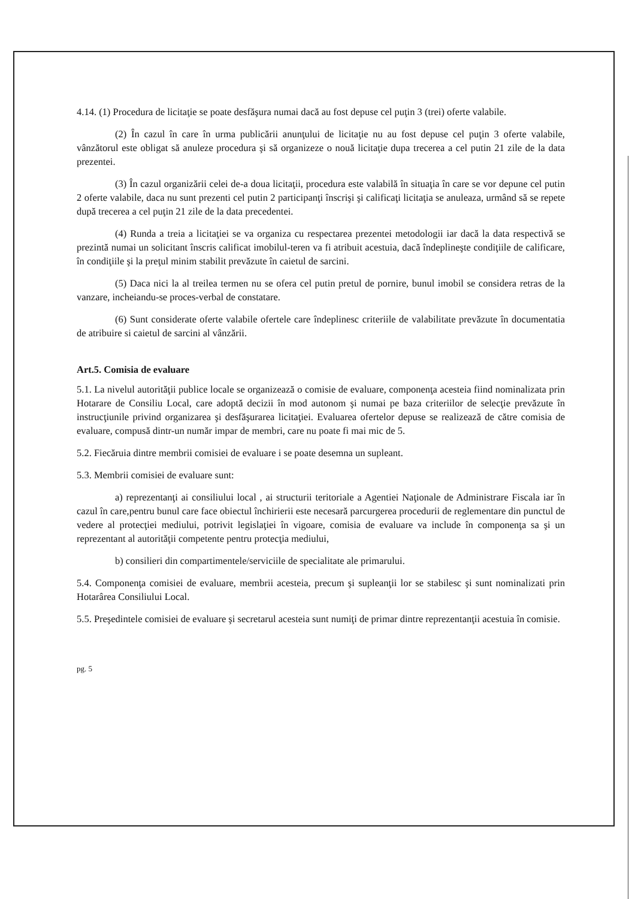4.14. (1) Procedura de licitaţie se poate desfăşura numai dacă au fost depuse cel puţin 3 (trei) oferte valabile.
(2) În cazul în care în urma publicării anunţului de licitaţie nu au fost depuse cel puţin 3 oferte valabile, vânzătorul este obligat să anuleze procedura şi să organizeze o nouă licitaţie dupa trecerea a cel putin 21 zile de la data prezentei.
(3) În cazul organizării celei de-a doua licitaţii, procedura este valabilă în situaţia în care se vor depune cel putin 2 oferte valabile, daca nu sunt prezenti cel putin 2 participanţi înscrişi şi calificaţi licitaţia se anuleaza, urmând să se repete după trecerea a cel puţin 21 zile de la data precedentei.
(4) Runda a treia a licitaţiei se va organiza cu respectarea prezentei metodologii iar dacă la data respectivă se prezintă numai un solicitant înscris calificat imobilul-teren va fi atribuit acestuia, dacă îndeplineşte condiţiile de calificare, în condiţiile şi la preţul minim stabilit prevăzute în caietul de sarcini.
(5) Daca nici la al treilea termen nu se ofera cel putin pretul de pornire, bunul imobil se considera retras de la vanzare, incheiandu-se proces-verbal de constatare.
(6) Sunt considerate oferte valabile ofertele care îndeplinesc criteriile de valabilitate prevăzute în documentatia de atribuire si caietul de sarcini al vânzării.
Art.5. Comisia de evaluare
5.1. La nivelul autorităţii publice locale se organizează o comisie de evaluare, componenţa acesteia fiind nominalizata prin Hotarare de Consiliu Local, care adoptă decizii în mod autonom şi numai pe baza criteriilor de selecţie prevăzute în instrucţiunile privind organizarea şi desfăşurarea licitaţiei. Evaluarea ofertelor depuse se realizează de către comisia de evaluare, compusă dintr-un număr impar de membri, care nu poate fi mai mic de 5.
5.2. Fiecăruia dintre membrii comisiei de evaluare i se poate desemna un supleant.
5.3. Membrii comisiei de evaluare sunt:
a) reprezentanţi ai consiliului local , ai structurii teritoriale a Agentiei Naţionale de Administrare Fiscala iar în cazul în care,pentru bunul care face obiectul închirierii este necesară parcurgerea procedurii de reglementare din punctul de vedere al protecţiei mediului, potrivit legislaţiei în vigoare, comisia de evaluare va include în componenţa sa şi un reprezentant al autorităţii competente pentru protecţia mediului,
b) consilieri din compartimentele/serviciile de specialitate ale primarului.
5.4. Componenţa comisiei de evaluare, membrii acesteia, precum şi supleanţii lor se stabilesc şi sunt nominalizati prin Hotarârea Consiliului Local.
5.5. Preşedintele comisiei de evaluare şi secretarul acesteia sunt numiţi de primar dintre reprezentanţii acestuia în comisie.
pg. 5